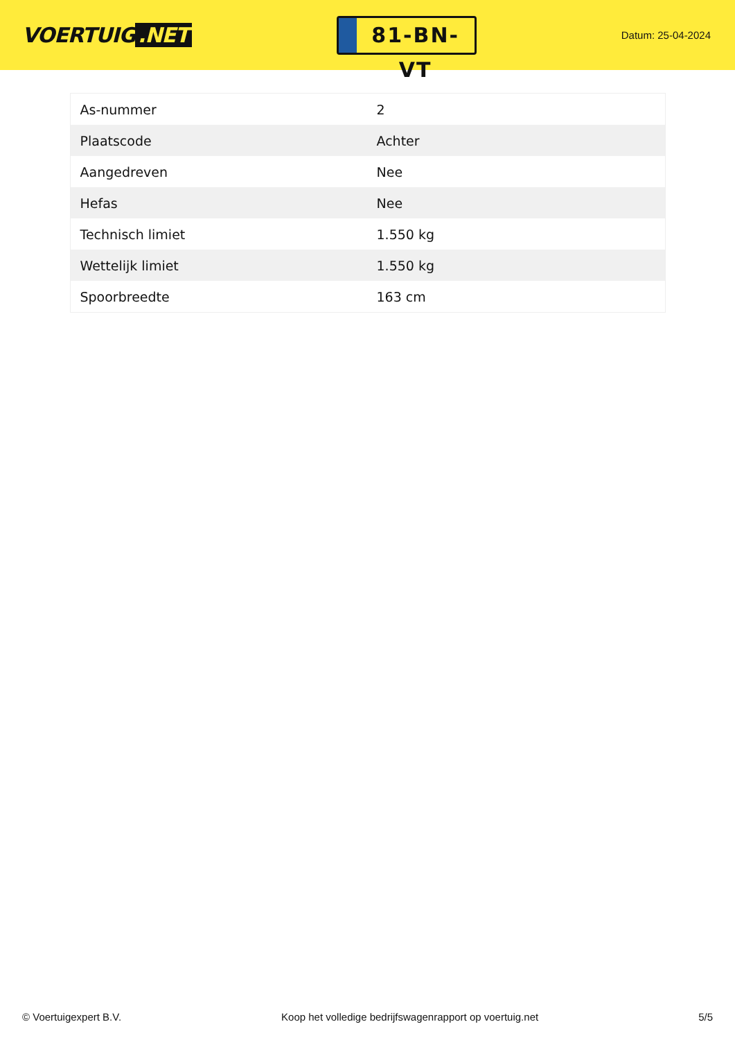VOERTUIG.NET
81-BN-VT
Datum: 25-04-2024
| As-nummer | 2 |
| Plaatscode | Achter |
| Aangedreven | Nee |
| Hefas | Nee |
| Technisch limiet | 1.550 kg |
| Wettelijk limiet | 1.550 kg |
| Spoorbreedte | 163 cm |
© Voertuigexpert B.V. Koop het volledige bedrijfswagenrapport op voertuig.net 5/5